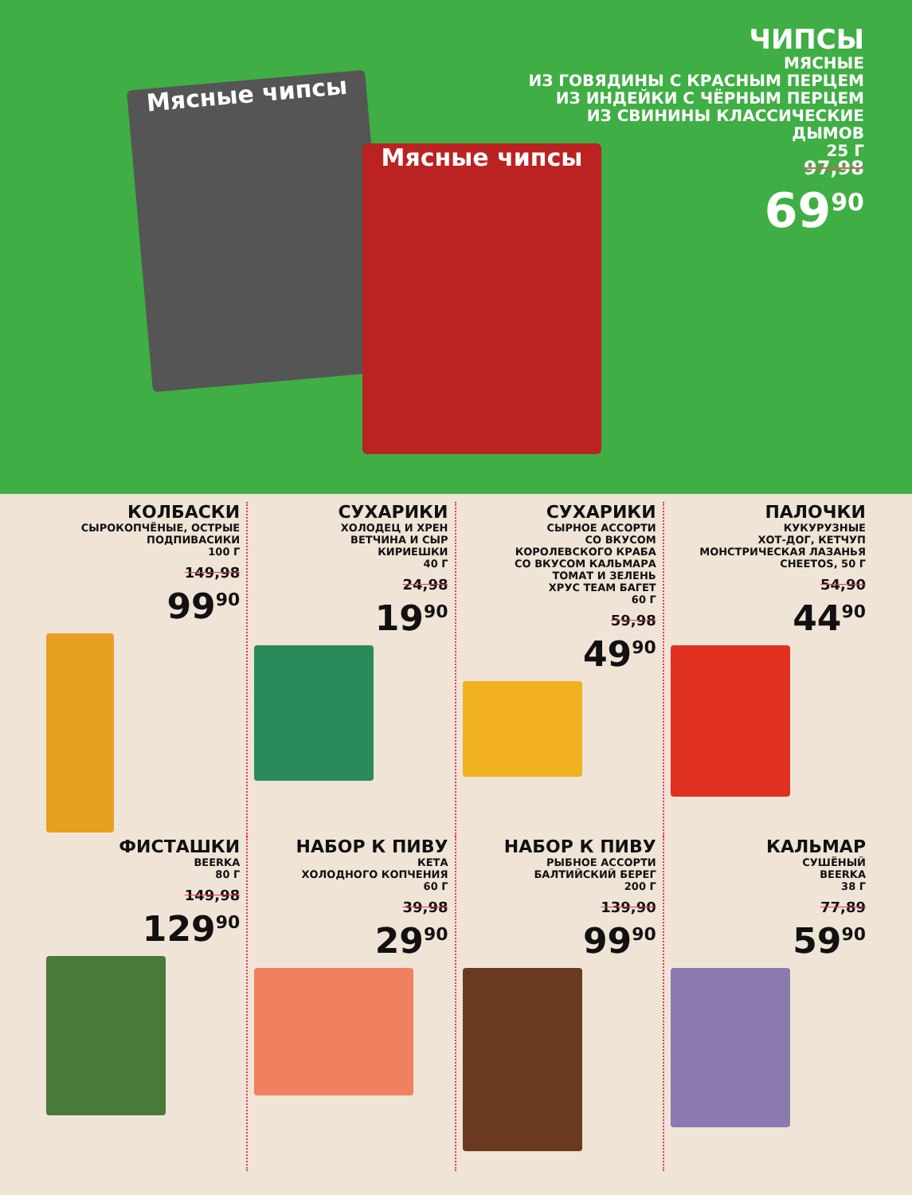Мясные чипсы
Мясные чипсы
ЧИПСЫ
МЯСНЫЕ
ИЗ ГОВЯДИНЫ С КРАСНЫМ ПЕРЦЕМ
ИЗ ИНДЕЙКИ С ЧЁРНЫМ ПЕРЦЕМ
ИЗ СВИНИНЫ КЛАССИЧЕСКИЕ
ДЫМОВ
25 Г
97,98
69<sup>90</sup>
КОЛБАСКИ
СЫРОКОПЧЁНЫЕ, ОСТРЫЕ
ПОДПИВАСИКИ
100 Г
149,98
99<sup>90</sup>
СУХАРИКИ
ХОЛОДЕЦ И ХРЕН
ВЕТЧИНА И СЫР
КИРИЕШКИ
40 Г
24,98
19<sup>90</sup>
СУХАРИКИ
СЫРНОЕ АССОРТИ
СО ВКУСОМ
КОРОЛЕВСКОГО КРАБА
СО ВКУСОМ КАЛЬМАРА
ТОМАТ И ЗЕЛЕНЬ
ХРУС TEAM БАГЕТ
60 Г
59,98
49<sup>90</sup>
ПАЛОЧКИ
КУКУРУЗНЫЕ
ХОТ-ДОГ, КЕТЧУП
МОНСТРИЧЕСКАЯ ЛАЗАНЬЯ
CHEETOS, 50 Г
54,90
44<sup>90</sup>
ФИСТАШКИ
BEERKA
80 Г
149,98
129<sup>90</sup>
НАБОР К ПИВУ
КЕТА
ХОЛОДНОГО КОПЧЕНИЯ
60 Г
39,98
29<sup>90</sup>
НАБОР К ПИВУ
РЫБНОЕ АССОРТИ
БАЛТИЙСКИЙ БЕРЕГ
200 Г
139,90
99<sup>90</sup>
КАЛЬМАР
СУШЁНЫЙ
BEERKA
38 Г
77,89
59<sup>90</sup>